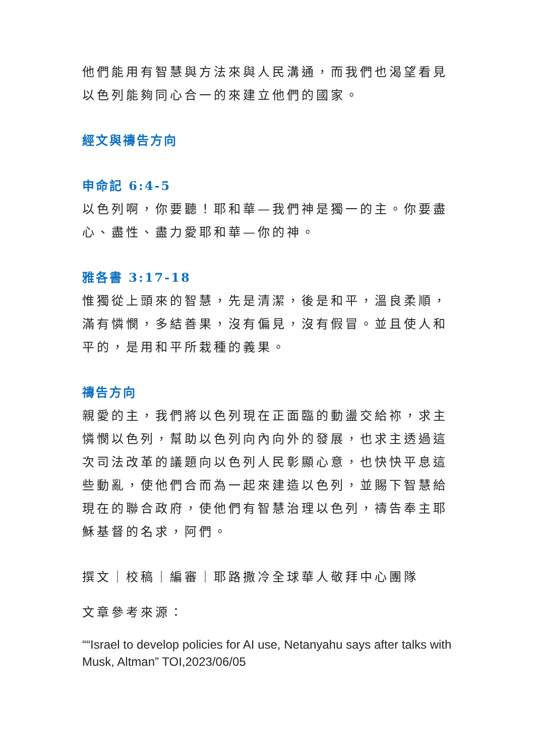他們能用有智慧與方法來與人民溝通，而我們也渴望看見以色列能夠同心合一的來建立他們的國家。
經文與禱告方向
申命記 6:4-5
以色列啊，你要聽！耶和華—我們神是獨一的主。你要盡心、盡性、盡力愛耶和華—你的神。
雅各書 3:17-18
惟獨從上頭來的智慧，先是清潔，後是和平，溫良柔順，滿有憐憫，多結善果，沒有偏見，沒有假冒。並且使人和平的，是用和平所栽種的義果。
禱告方向
親愛的主，我們將以色列現在正面臨的動盪交給祢，求主憐憫以色列，幫助以色列向內向外的發展，也求主透過這次司法改革的議題向以色列人民彰顯心意，也快快平息這些動亂，使他們合而為一起來建造以色列，並賜下智慧給現在的聯合政府，使他們有智慧治理以色列，禱告奉主耶穌基督的名求，阿們。
撰文｜校稿｜編審｜耶路撒冷全球華人敬拜中心團隊
文章參考來源：
““Israel to develop policies for AI use, Netanyahu says after talks with Musk, Altman” TOI,2023/06/05